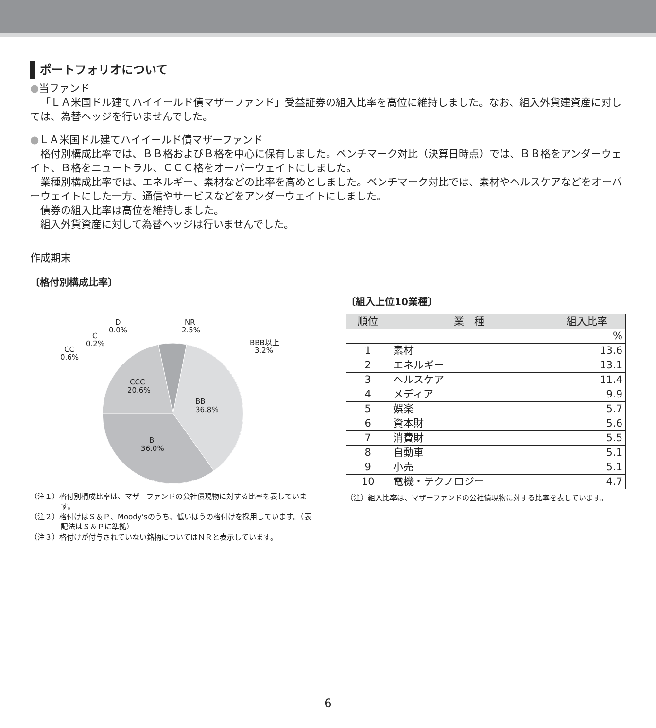ポートフォリオについて
●当ファンド
「ＬＡ米国ドル建てハイイールド債マザーファンド」受益証券の組入比率を高位に維持しました。なお、組入外貨建資産に対しては、為替ヘッジを行いませんでした。
●ＬＡ米国ドル建てハイイールド債マザーファンド
格付別構成比率では、ＢＢ格およびＢ格を中心に保有しました。ベンチマーク対比（決算日時点）では、ＢＢ格をアンダーウェイト、Ｂ格をニュートラル、ＣＣＣ格をオーバーウェイトにしました。
業種別構成比率では、エネルギー、素材などの比率を高めとしました。ベンチマーク対比では、素材やヘルスケアなどをオーバーウェイトにした一方、通信やサービスなどをアンダーウェイトにしました。
債券の組入比率は高位を維持しました。
組入外貨資産に対して為替ヘッジは行いませんでした。
作成期末
〔格付別構成比率〕
BB
36.8%
B
36.0%
CCC
20.6%
CC
0.6%
C
0.2%
D
0.0%
NR
2.5%
BBB以上
3.2%
（注１）格付別構成比率は、マザーファンドの公社債現物に対する比率を表しています。
（注２）格付けはＳ＆Ｐ、Moody'sのうち、低いほうの格付けを採用しています。（表記法はＳ＆Ｐに準拠）
（注３）格付けが付与されていない銘柄についてはＮＲと表示しています。
〔組入上位10業種〕
| 順位 | 業 種 | 組入比率 |
| --- | --- | --- |
| | | % |
| 1 | 素材 | 13.6 |
| 2 | エネルギー | 13.1 |
| 3 | ヘルスケア | 11.4 |
| 4 | メディア | 9.9 |
| 5 | 娯楽 | 5.7 |
| 6 | 資本財 | 5.6 |
| 7 | 消費財 | 5.5 |
| 8 | 自動車 | 5.1 |
| 9 | 小売 | 5.1 |
| 10 | 電機・テクノロジー | 4.7 |
（注）組入比率は、マザーファンドの公社債現物に対する比率を表しています。
6